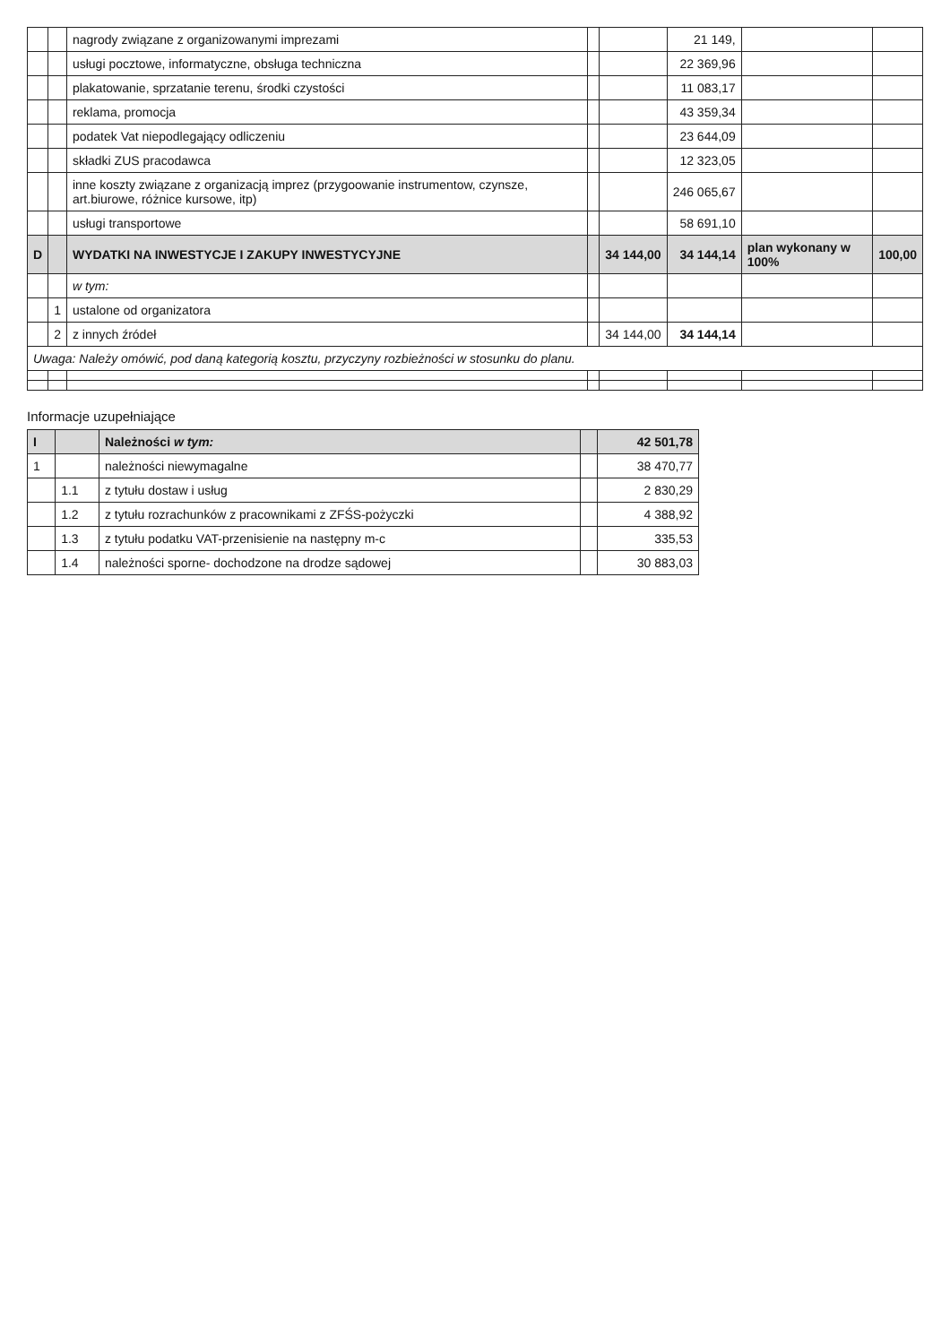| | | nagrody związane z organizowanymi imprezami | | | 21 149, | | |
| | | usługi pocztowe, informatyczne, obsługa techniczna | | | 22 369,96 | | |
| | | plakatowanie, sprzatanie terenu, środki czystości | | | 11 083,17 | | |
| | | reklama, promocja | | | 43 359,34 | | |
| | | podatek Vat niepodlegający odliczeniu | | | 23 644,09 | | |
| | | składki ZUS pracodawca | | | 12 323,05 | | |
| | | inne koszty związane z organizacją imprez (przygoowanie instrumentow, czynsze, art.biurowe, różnice kursowe, itp) | | | 246 065,67 | | |
| | | usługi transportowe | | | 58 691,10 | | |
| D | | WYDATKI NA INWESTYCJE I ZAKUPY INWESTYCYJNE | | 34 144,00 | 34 144,14 | plan wykonany w 100% | 100,00 |
| | | w tym: | | | | | |
| | 1 | ustalone od organizatora | | | | | |
| | 2 | z innych źródeł | | 34 144,00 | 34 144,14 | | |
| Uwaga: Należy omówić, pod daną kategorią kosztu, przyczyny rozbieżności w stosunku do planu. | | | | | | | |
Informacje uzupełniające
| I | | Należności w tym: | | 42 501,78 |
| 1 | | należności niewymagalne | | 38 470,77 |
| | 1.1 | z tytułu dostaw i usług | | 2 830,29 |
| | 1.2 | z tytułu rozrachunków z pracownikami z ZFŚS-pożyczki | | 4 388,92 |
| | 1.3 | z tytułu podatku VAT-przenisienie na następny m-c | | 335,53 |
| | 1.4 | należności sporne- dochodzone na drodze sądowej | | 30 883,03 |